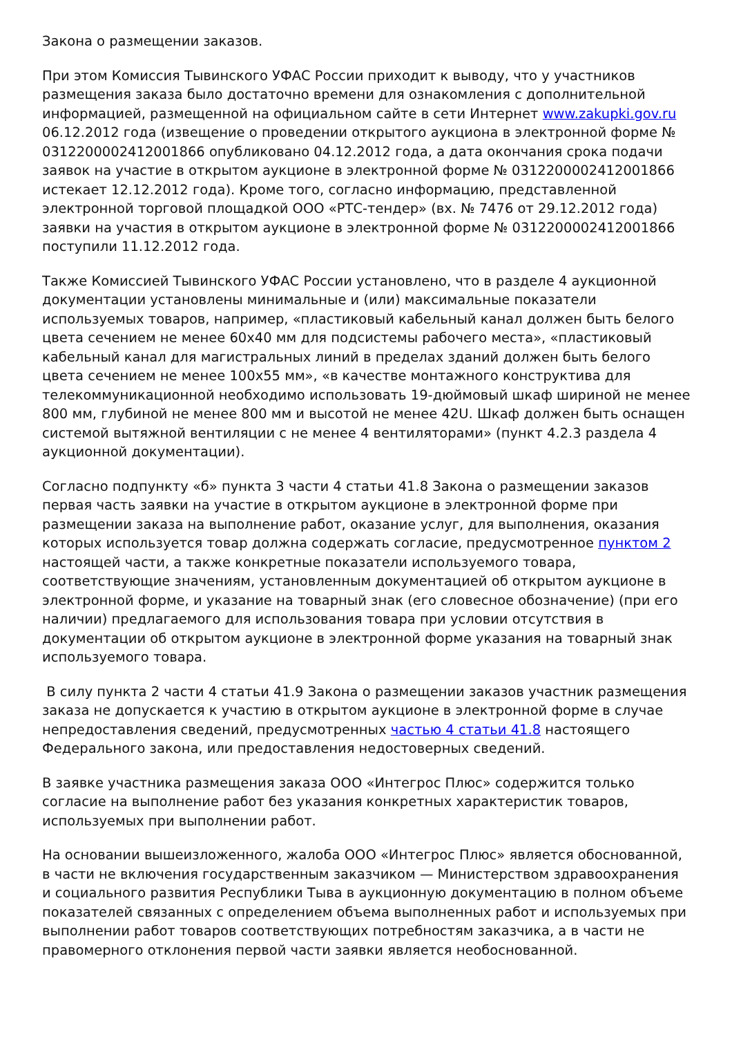Закона о размещении заказов.
При этом Комиссия Тывинского УФАС России приходит к выводу, что у участников размещения заказа было достаточно времени для ознакомления с дополнительной информацией, размещенной на официальном сайте в сети Интернет www.zakupki.gov.ru 06.12.2012 года (извещение о проведении открытого аукциона в электронной форме № 0312200002412001866 опубликовано 04.12.2012 года, а дата окончания срока подачи заявок на участие в открытом аукционе в электронной форме № 0312200002412001866 истекает 12.12.2012 года). Кроме того, согласно информацию, представленной электронной торговой площадкой ООО «РТС-тендер» (вх. № 7476 от 29.12.2012 года) заявки на участия в открытом аукционе в электронной форме № 0312200002412001866 поступили 11.12.2012 года.
Также Комиссией Тывинского УФАС России установлено, что в разделе 4 аукционной документации установлены минимальные и (или) максимальные показатели используемых товаров, например, «пластиковый кабельный канал должен быть белого цвета сечением не менее 60х40 мм для подсистемы рабочего места», «пластиковый кабельный канал для магистральных линий в пределах зданий должен быть белого цвета сечением не менее 100х55 мм», «в качестве монтажного конструктива для телекоммуникационной необходимо использовать 19-дюймовый шкаф шириной не менее 800 мм, глубиной не менее 800 мм и высотой не менее 42U. Шкаф должен быть оснащен системой вытяжной вентиляции с не менее 4 вентиляторами» (пункт 4.2.3 раздела 4 аукционной документации).
Согласно подпункту «б» пункта 3 части 4 статьи 41.8 Закона о размещении заказов первая часть заявки на участие в открытом аукционе в электронной форме при размещении заказа на выполнение работ, оказание услуг, для выполнения, оказания которых используется товар должна содержать согласие, предусмотренное пунктом 2 настоящей части, а также конкретные показатели используемого товара, соответствующие значениям, установленным документацией об открытом аукционе в электронной форме, и указание на товарный знак (его словесное обозначение) (при его наличии) предлагаемого для использования товара при условии отсутствия в документации об открытом аукционе в электронной форме указания на товарный знак используемого товара.
В силу пункта 2 части 4 статьи 41.9 Закона о размещении заказов участник размещения заказа не допускается к участию в открытом аукционе в электронной форме в случае непредоставления сведений, предусмотренных частью 4 статьи 41.8 настоящего Федерального закона, или предоставления недостоверных сведений.
В заявке участника размещения заказа ООО «Интегрос Плюс» содержится только согласие на выполнение работ без указания конкретных характеристик товаров, используемых при выполнении работ.
На основании вышеизложенного, жалоба ООО «Интегрос Плюс» является обоснованной, в части не включения государственным заказчиком — Министерством здравоохранения и социального развития Республики Тыва в аукционную документацию в полном объеме показателей связанных с определением объема выполненных работ и используемых при выполнении работ товаров соответствующих потребностям заказчика, а в части не правомерного отклонения первой части заявки является необоснованной.